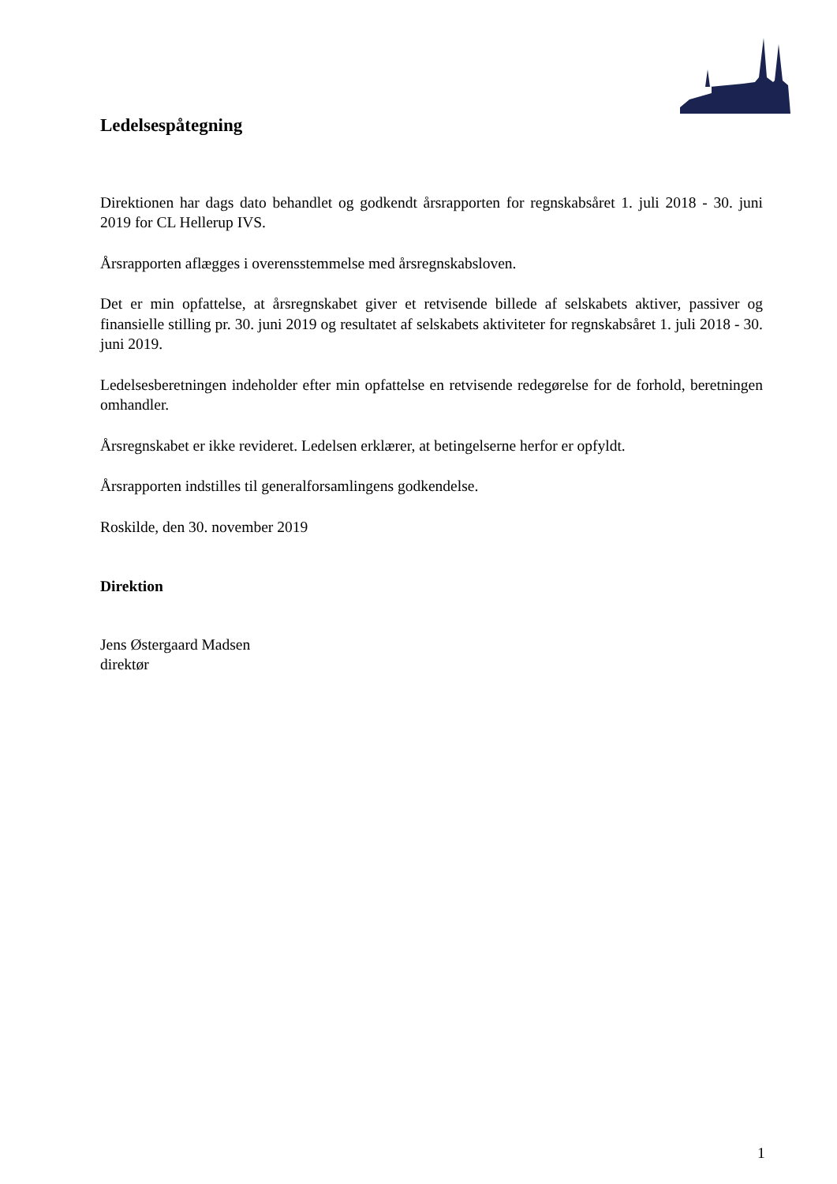Ledelsespåtegning
Direktionen har dags dato behandlet og godkendt årsrapporten for regnskabsåret 1. juli 2018 - 30. juni 2019 for CL Hellerup IVS.
Årsrapporten aflægges i overensstemmelse med årsregnskabsloven.
Det er min opfattelse, at årsregnskabet giver et retvisende billede af selskabets aktiver, passiver og finansielle stilling pr. 30. juni 2019 og resultatet af selskabets aktiviteter for regnskabsåret 1. juli 2018 - 30. juni 2019.
Ledelsesberetningen indeholder efter min opfattelse en retvisende redegørelse for de forhold, beretningen omhandler.
Årsregnskabet er ikke revideret. Ledelsen erklærer, at betingelserne herfor er opfyldt.
Årsrapporten indstilles til generalforsamlingens godkendelse.
Roskilde, den 30. november 2019
Direktion
Jens Østergaard Madsen
direktør
1